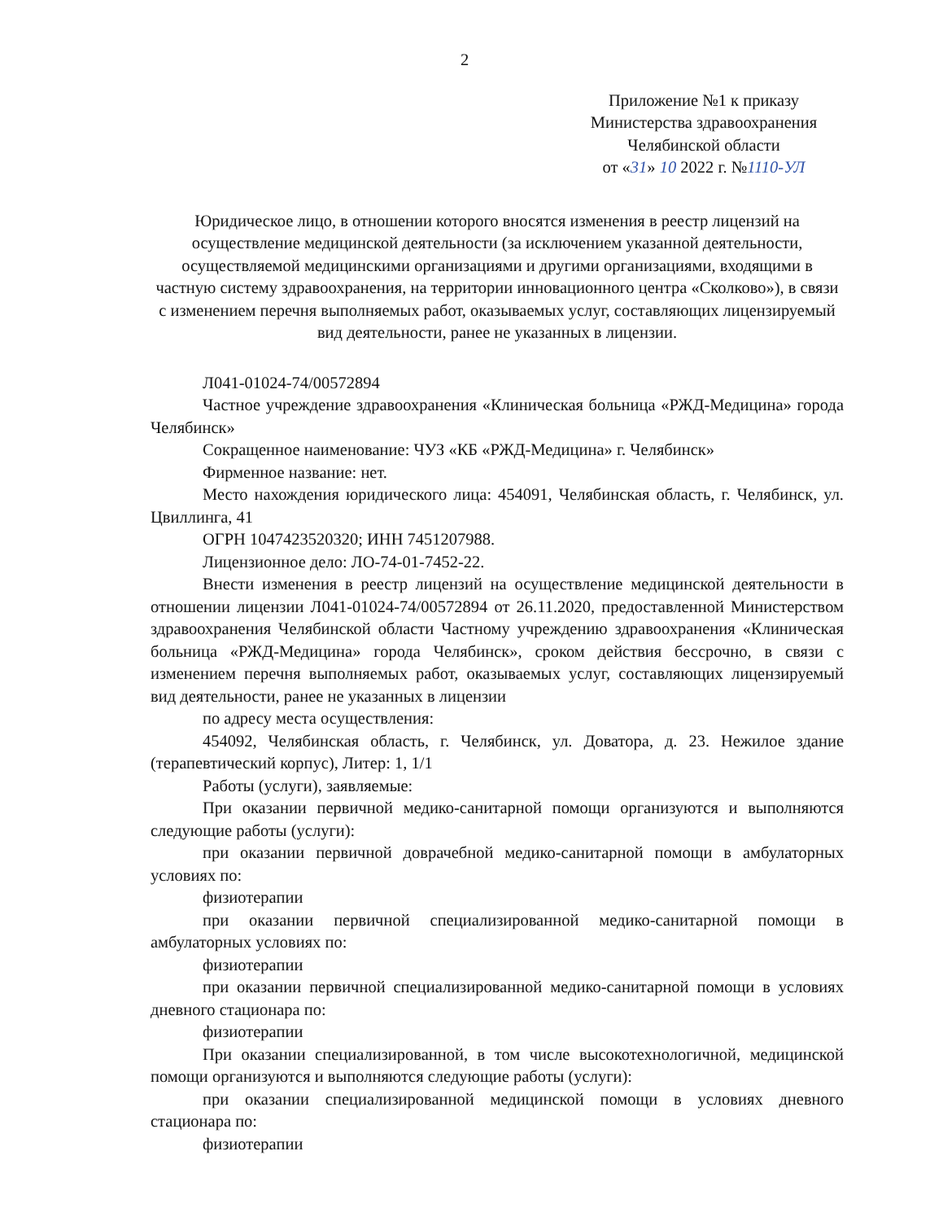2
Приложение №1 к приказу
Министерства здравоохранения
Челябинской области
от «31» 10 2022 г. №1110-УЛ
Юридическое лицо, в отношении которого вносятся изменения в реестр лицензий на осуществление медицинской деятельности (за исключением указанной деятельности, осуществляемой медицинскими организациями и другими организациями, входящими в частную систему здравоохранения, на территории инновационного центра «Сколково»), в связи с изменением перечня выполняемых работ, оказываемых услуг, составляющих лицензируемый вид деятельности, ранее не указанных в лицензии.
Л041-01024-74/00572894
Частное учреждение здравоохранения «Клиническая больница «РЖД-Медицина» города Челябинск»
Сокращенное наименование: ЧУЗ «КБ «РЖД-Медицина» г. Челябинск»
Фирменное название: нет.
Место нахождения юридического лица: 454091, Челябинская область, г. Челябинск, ул. Цвиллинга, 41
ОГРН 1047423520320; ИНН 7451207988.
Лицензионное дело: ЛО-74-01-7452-22.
Внести изменения в реестр лицензий на осуществление медицинской деятельности в отношении лицензии Л041-01024-74/00572894 от 26.11.2020, предоставленной Министерством здравоохранения Челябинской области Частному учреждению здравоохранения «Клиническая больница «РЖД-Медицина» города Челябинск», сроком действия бессрочно, в связи с изменением перечня выполняемых работ, оказываемых услуг, составляющих лицензируемый вид деятельности, ранее не указанных в лицензии
по адресу места осуществления:
454092, Челябинская область, г. Челябинск, ул. Доватора, д. 23. Нежилое здание (терапевтический корпус), Литер: 1, 1/1
Работы (услуги), заявляемые:
При оказании первичной медико-санитарной помощи организуются и выполняются следующие работы (услуги):
при оказании первичной доврачебной медико-санитарной помощи в амбулаторных условиях по:
физиотерапии
при оказании первичной специализированной медико-санитарной помощи в амбулаторных условиях по:
физиотерапии
при оказании первичной специализированной медико-санитарной помощи в условиях дневного стационара по:
физиотерапии
При оказании специализированной, в том числе высокотехнологичной, медицинской помощи организуются и выполняются следующие работы (услуги):
при оказании специализированной медицинской помощи в условиях дневного стационара по:
физиотерапии